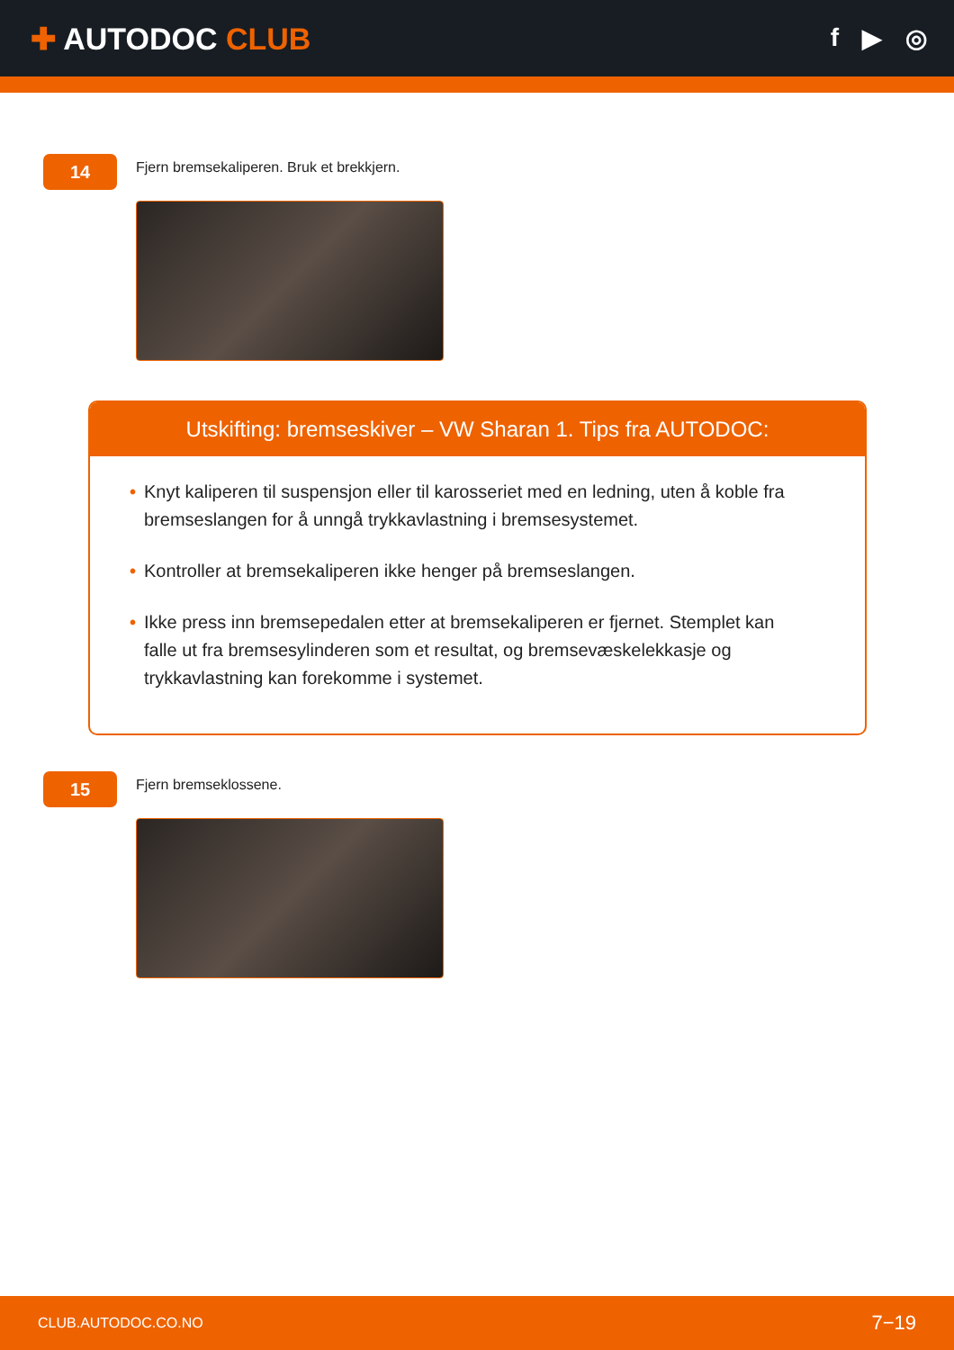✚ AUTODOC CLUB
f ▶ ◎
14
Fjern bremsekaliperen. Bruk et brekkjern.
Utskifting: bremseskiver – VW Sharan 1. Tips fra AUTODOC:
• Knyt kaliperen til suspensjon eller til karosseriet med en ledning, uten å koble fra bremseslangen for å unngå trykkavlastning i bremsesystemet.
• Kontroller at bremsekaliperen ikke henger på bremseslangen.
• Ikke press inn bremsepedalen etter at bremsekaliperen er fjernet. Stemplet kan falle ut fra bremsesylinderen som et resultat, og bremsevæskelekkasje og trykkavlastning kan forekomme i systemet.
15
Fjern bremseklossene.
CLUB.AUTODOC.CO.NO 7−19